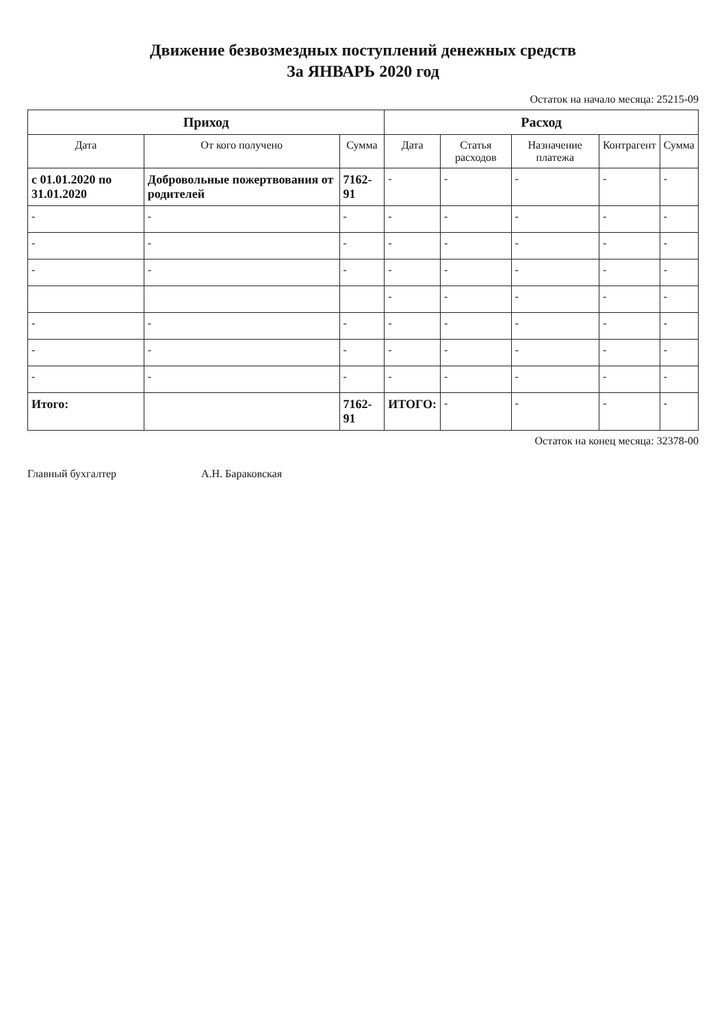Движение безвозмездных поступлений денежных средств
За ЯНВАРЬ 2020 год
Остаток на начало месяца: 25215-09
| Приход | | | Расход | | | | |
| --- | --- | --- | --- | --- | --- | --- | --- |
| Дата | От кого получено | Сумма | Дата | Статья расходов | Назначение платежа | Контрагент | Сумма |
| с 01.01.2020 по 31.01.2020 | Добровольные пожертвования от родителей | 7162-91 | - | - | - | - | - |
| - | - | - | - | - | - | - | - |
| - | - | - | - | - | - | - | - |
| - | - | - | - | - | - | - | - |
| | | | - | - | - | - | - |
| - | - | - | - | - | - | - | - |
| - | - | - | - | - | - | - | - |
| - | - | - | - | - | - | - | - |
| Итого: | | 7162-91 | ИТОГО: | - | - | - | - |
Остаток на конец месяца: 32378-00
Главный бухгалтер А.Н. Бараковская